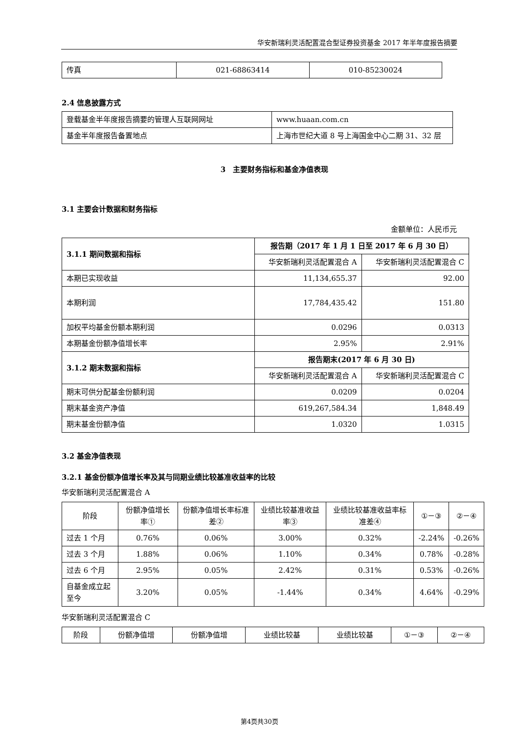华安新瑞利灵活配置混合型证券投资基金 2017 年半年度报告摘要
| 传真 | 021-68863414 | 010-85230024 |
2.4 信息披露方式
| 登载基金半年度报告摘要的管理人互联网网址 | www.huaan.com.cn |
| 基金半年度报告备置地点 | 上海市世纪大道 8 号上海国金中心二期 31、32 层 |
3　主要财务指标和基金净值表现
3.1 主要会计数据和财务指标
金额单位：人民币元
| 3.1.1 期间数据和指标 | 报告期（2017 年 1 月 1 日至 2017 年 6 月 30 日） | |
| --- | --- | --- |
| | 华安新瑞利灵活配置混合 A | 华安新瑞利灵活配置混合 C |
| 本期已实现收益 | 11,134,655.37 | 92.00 |
| 本期利润 | 17,784,435.42 | 151.80 |
| 加权平均基金份额本期利润 | 0.0296 | 0.0313 |
| 本期基金份额净值增长率 | 2.95% | 2.91% |
| 3.1.2 期末数据和指标 | 报告期末(2017 年 6 月 30 日) | |
| | 华安新瑞利灵活配置混合 A | 华安新瑞利灵活配置混合 C |
| 期末可供分配基金份额利润 | 0.0209 | 0.0204 |
| 期末基金资产净值 | 619,267,584.34 | 1,848.49 |
| 期末基金份额净值 | 1.0320 | 1.0315 |
3.2 基金净值表现
3.2.1 基金份额净值增长率及其与同期业绩比较基准收益率的比较
华安新瑞利灵活配置混合 A
| 阶段 | 份额净值增长率① | 份额净值增长率标准差② | 业绩比较基准收益率③ | 业绩比较基准收益率标准差④ | ①－③ | ②－④ |
| 过去 1 个月 | 0.76% | 0.06% | 3.00% | 0.32% | -2.24% | -0.26% |
| 过去 3 个月 | 1.88% | 0.06% | 1.10% | 0.34% | 0.78% | -0.28% |
| 过去 6 个月 | 2.95% | 0.05% | 2.42% | 0.31% | 0.53% | -0.26% |
| 自基金成立起至今 | 3.20% | 0.05% | -1.44% | 0.34% | 4.64% | -0.29% |
华安新瑞利灵活配置混合 C
| 阶段 | 份额净值增 | 份额净值增 | 业绩比较基 | 业绩比较基 | ①－③ | ②－④ |
第4页共30页